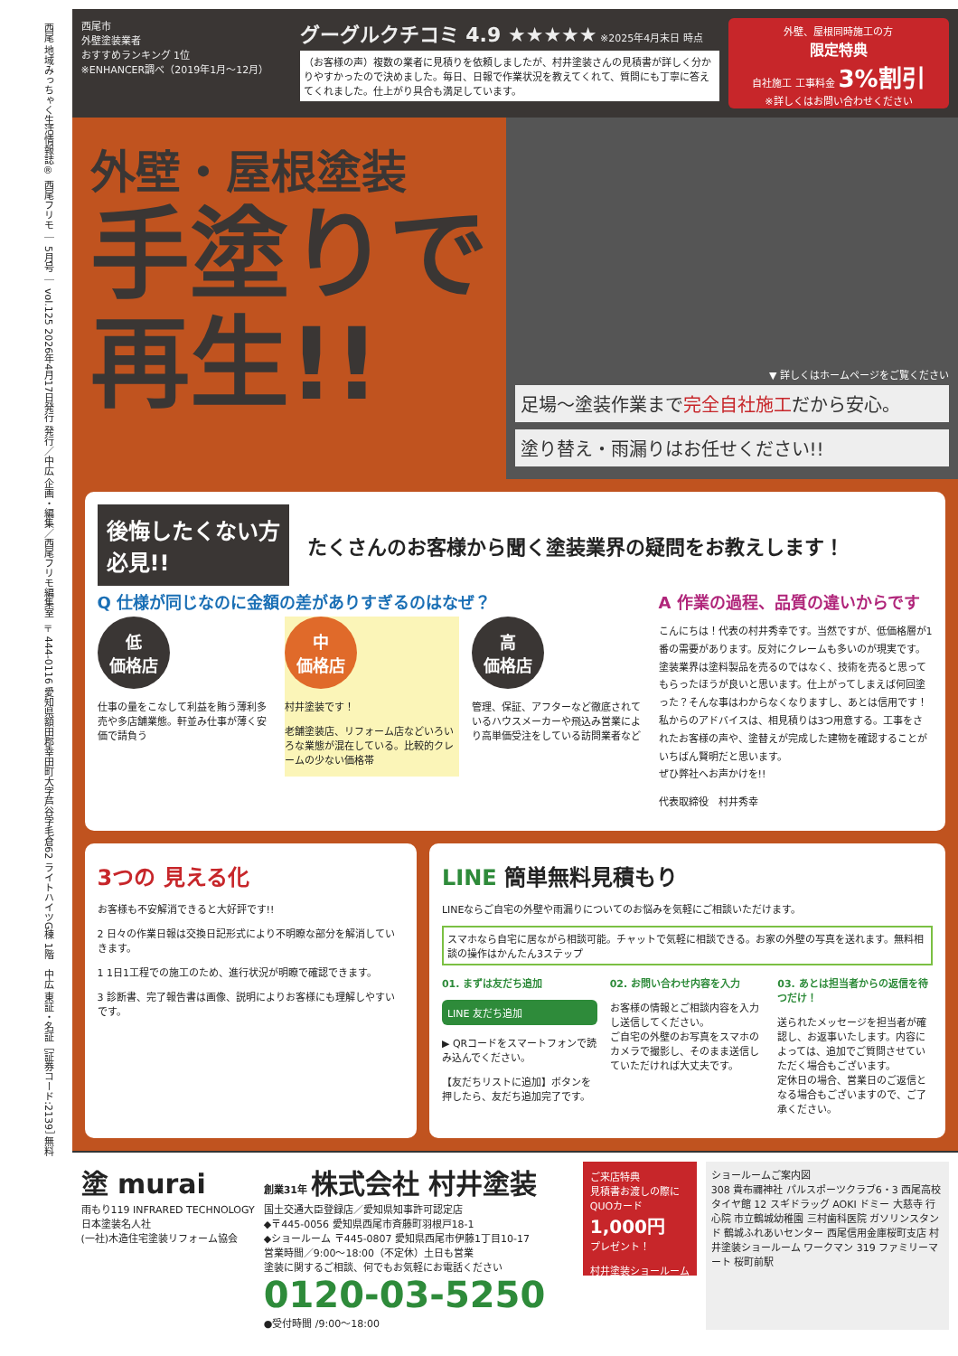西尾 地域みっちゃく生活情報誌® 西尾フリモ ｜ 5月号 ｜ vol.125 2026年4月17日発行 発行／中広 企画・編集／西尾フリモ編集室 〒444-0116 愛知県額田郡幸田町大字芦谷字毛倉62 ライトハイツG棟 1階　中広 東証・名証［証券コード:2139］ 無料
西尾市
外壁塗装業者
おすすめランキング 1位
※ENHANCER調べ（2019年1月～12月）
グーグルクチコミ 4.9 ★★★★★ ※2025年4月末日 時点
（お客様の声）複数の業者に見積りを依頼しましたが、村井塗装さんの見積書が詳しく分かりやすかったので決めました。毎日、日報で作業状況を教えてくれて、質問にも丁寧に答えてくれました。仕上がり具合も満足しています。
外壁、屋根同時施工の方
限定特典
自社施工 工事料金 3%割引
※詳しくはお問い合わせください
外壁・屋根塗装
手塗りで
再生!!
▼ 詳しくはホームページをご覧ください
足場～塗装作業まで完全自社施工だから安心。
塗り替え・雨漏りはお任せください!!
後悔したくない方
必見!!
たくさんのお客様から聞く塗装業界の疑問をお教えします！
Q 仕様が同じなのに金額の差がありすぎるのはなぜ？
低
価格店
仕事の量をこなして利益を賄う薄利多売や多店舗業態。軒並み仕事が薄く安価で請負う
中
価格店
村井塗装です！
老舗塗装店、リフォーム店などいろいろな業態が混在している。比較的クレームの少ない価格帯
高
価格店
管理、保証、アフターなど徹底されているハウスメーカーや飛込み営業により高単価受注をしている訪問業者など
A 作業の過程、品質の違いからです
こんにちは！代表の村井秀幸です。当然ですが、低価格層が1番の需要があります。反対にクレームも多いのが現実です。塗装業界は塗料製品を売るのではなく、技術を売ると思ってもらったほうが良いと思います。仕上がってしまえば何回塗った？そんな事はわからなくなりますし、あとは信用です！私からのアドバイスは、相見積りは3つ用意する。工事をされたお客様の声や、塗替えが完成した建物を確認することがいちばん賢明だと思います。
ぜひ弊社へお声かけを!!
代表取締役　村井秀幸
3つの 見える化
お客様も不安解消できると大好評です!!
2 日々の作業日報は交換日記形式により不明瞭な部分を解消していきます。
1 1日1工程での施工のため、進行状況が明瞭で確認できます。
3 診断書、完了報告書は画像、説明によりお客様にも理解しやすいです。
LINE 簡単無料見積もり
LINEならご自宅の外壁や雨漏りについてのお悩みを気軽にご相談いただけます。
スマホなら自宅に居ながら相談可能。チャットで気軽に相談できる。お家の外壁の写真を送れます。無料相談の操作はかんたん3ステップ
01. まずは友だち追加
LINE 友だち追加
▶ QRコードをスマートフォンで読み込んでください。
【友だちリストに追加】ボタンを押したら、友だち追加完了です。
02. お問い合わせ内容を入力
お客様の情報とご相談内容を入力し送信してください。
ご自宅の外壁のお写真をスマホのカメラで撮影し、そのまま送信していただければ大丈夫です。
03. あとは担当者からの返信を待つだけ！
送られたメッセージを担当者が確認し、お返事いたします。内容によっては、追加でご質問させていただく場合もございます。
定休日の場合、営業日のご返信となる場合もございますので、ご了承ください。
塗 murai
雨もり119 INFRARED TECHNOLOGY
日本塗装名人社
(一社)木造住宅塗装リフォーム協会
創業31年 株式会社 村井塗装
国土交通大臣登録店／愛知県知事許可認定店
◆〒445-0056 愛知県西尾市斉藤町羽根戸18-1
◆ショールーム 〒445-0807 愛知県西尾市伊藤1丁目10-17
営業時間／9:00～18:00（不定休）土日も営業
塗装に関するご相談、何でもお気軽にお電話ください
0120-03-5250
●受付時間 /9:00～18:00
ご来店特典
見積書お渡しの際に
QUOカード
1,000円
プレゼント！
村井塗装ショールーム
ショールームご案内図
308 貴布禰神社 パルスポーツクラブ6・3 西尾高校 タイヤ館 12 スギドラッグ AOKI ドミー 大慈寺 行心院 市立鶴城幼稚園 三村歯科医院 ガソリンスタンド 鶴城ふれあいセンター 西尾信用金庫桜町支店 村井塗装ショールーム ワークマン 319 ファミリーマート 桜町前駅